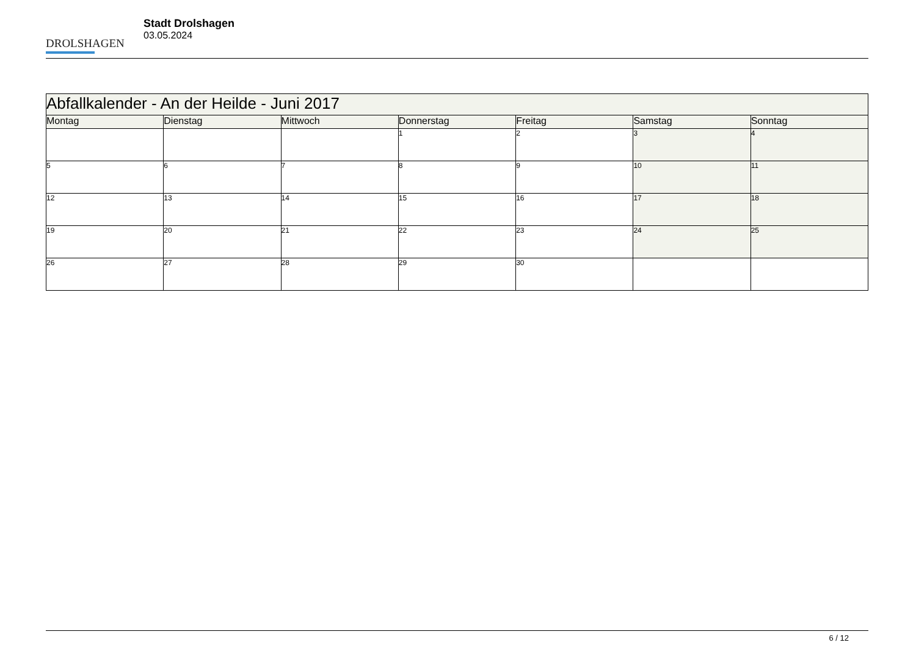DROLSHAGEN
Stadt Drolshagen
03.05.2024
| Abfallkalender - An der Heilde - Juni 2017 | | | | | | |
| Montag | Dienstag | Mittwoch | Donnerstag | Freitag | Samstag | Sonntag |
| | | | 1 | 2 | 3 | 4 |
| 5 | 6 | 7 | 8 | 9 | 10 | 11 |
| 12 | 13 | 14 | 15 | 16 | 17 | 18 |
| 19 | 20 | 21 | 22 | 23 | 24 | 25 |
| 26 | 27 | 28 | 29 | 30 | | |
6 / 12